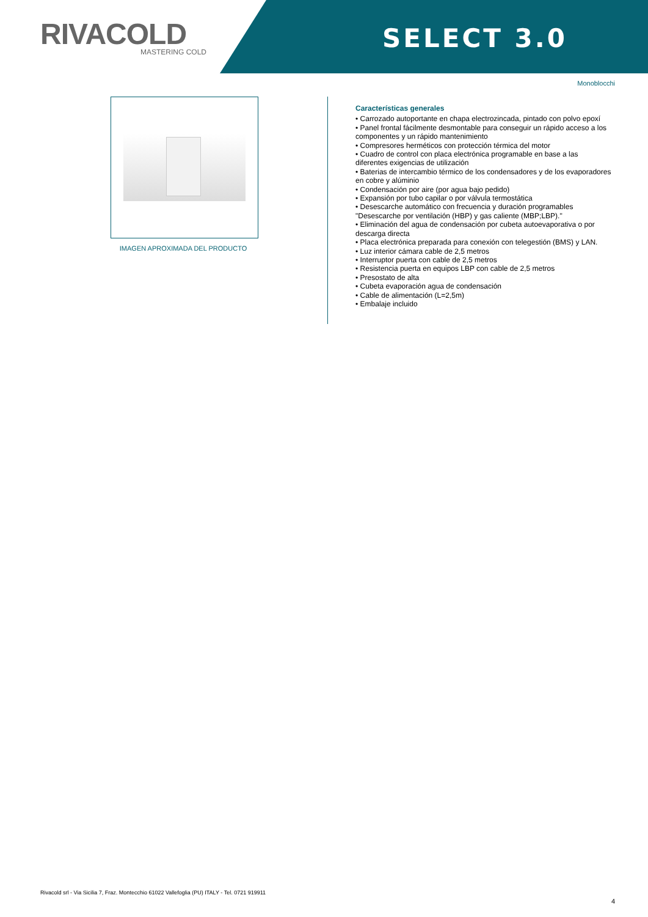RIVACOLD
MASTERING COLD
SELECT 3.0
Monoblocchi
IMAGEN APROXIMADA DEL PRODUCTO
Características generales
• Carrozado autoportante en chapa electrozincada, pintado con polvo epoxí
• Panel frontal fácilmente desmontable para conseguir un rápido acceso a los componentes y un rápido mantenimiento
• Compresores herméticos con protección térmica del motor
• Cuadro de control con placa electrónica programable en base a las diferentes exigencias de utilización
• Baterias de intercambio térmico de los condensadores y de los evaporadores en cobre y alúminio
• Condensación por aire (por agua bajo pedido)
• Expansión por tubo capilar o por válvula termostática
• Desescarche automático con frecuencia y duración programables "Desescarche por ventilación (HBP) y gas caliente (MBP;LBP)."
• Eliminación del agua de condensación por cubeta autoevaporativa o por descarga directa
• Placa electrónica preparada para conexión con telegestión (BMS) y LAN.
• Luz interior cámara cable de 2,5 metros
• Interruptor puerta con cable de 2,5 metros
• Resistencia puerta en equipos LBP con cable de 2,5 metros
• Presostato de alta
• Cubeta evaporación agua de condensación
• Cable de alimentación (L=2,5m)
• Embalaje incluido
Rivacold srl - Via Sicilia 7, Fraz. Montecchio 61022 Vallefoglia (PU) ITALY - Tel. 0721 919911
4